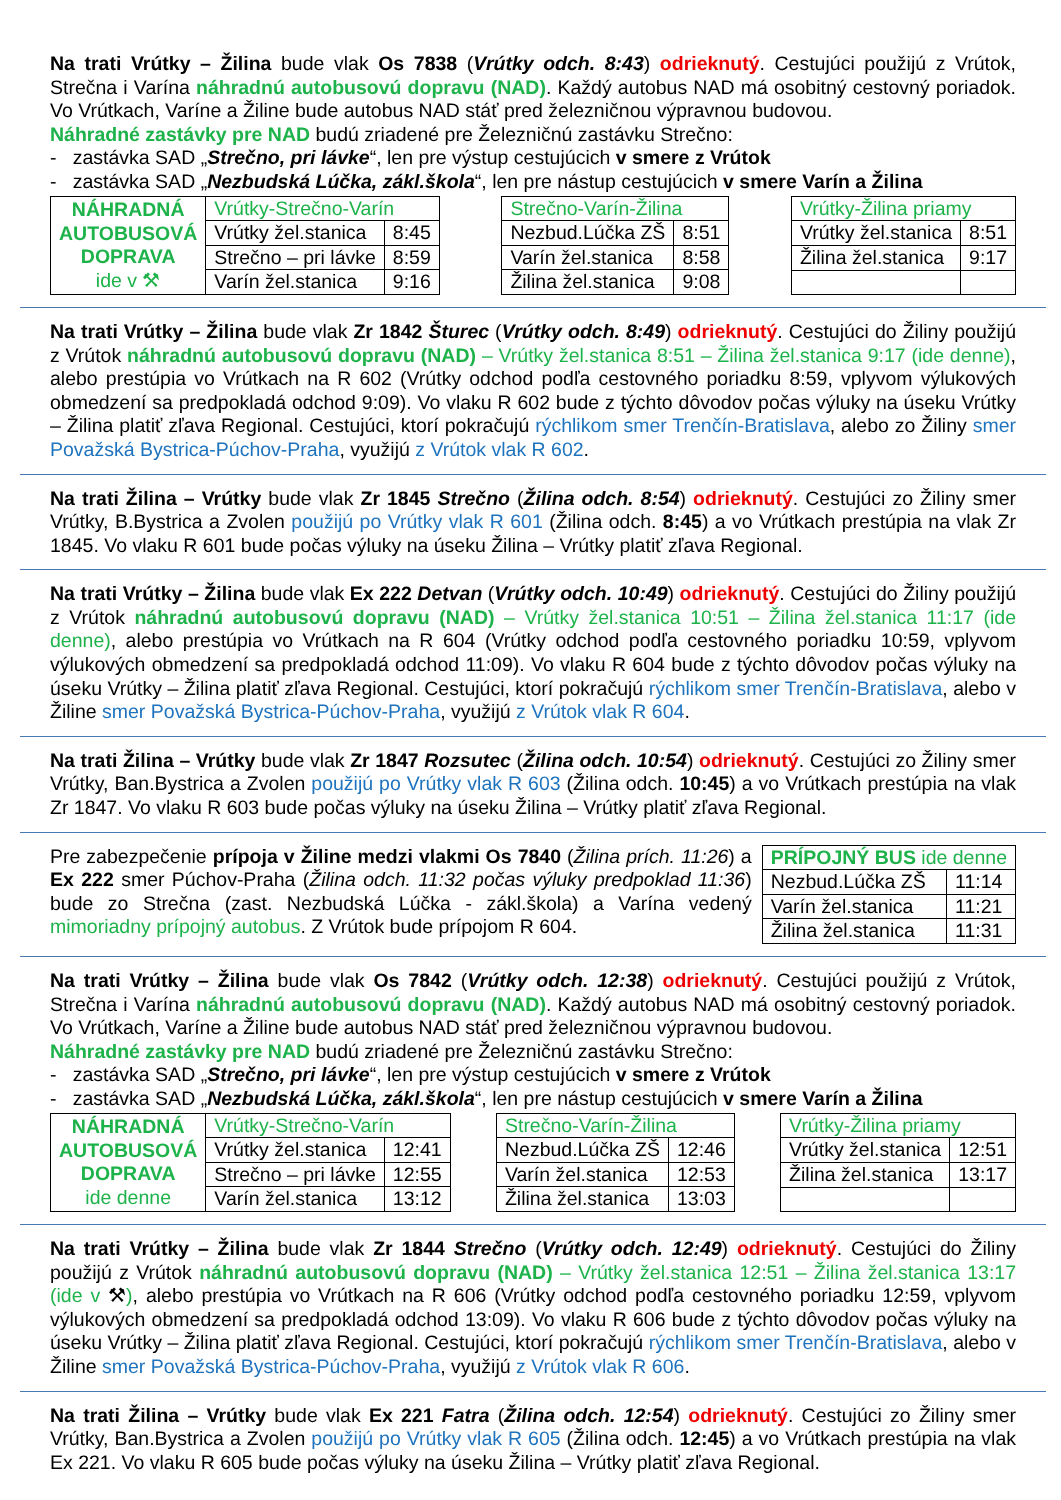Na trati Vrútky – Žilina bude vlak Os 7838 (Vrútky odch. 8:43) odrieknutý. Cestujúci použijú z Vrútok, Strečna i Varína náhradnú autobusovú dopravu (NAD). Každý autobus NAD má osobitný cestovný poriadok. Vo Vrútkach, Varíne a Žiline bude autobus NAD stáť pred železničnou výpravnou budovou.
Náhradné zastávky pre NAD budú zriadené pre Železničnú zastávku Strečno:
- zastávka SAD „Strečno, pri lávke“, len pre výstup cestujúcich v smere z Vrútok
- zastávka SAD „Nezbudská Lúčka, zákl.škola“, len pre nástup cestujúcich v smere Varín a Žilina
| NÁHRADNÁ AUTOBUSOVÁ DOPRAVA ide v ⚒ | Vrútky-Strečno-Varín | |
| | Vrútky žel.stanica | 8:45 |
| | Strečno – pri lávke | 8:59 |
| | Varín žel.stanica | 9:16 |
| Strečno-Varín-Žilina | |
| Nezbud.Lúčka ZŠ | 8:51 |
| Varín žel.stanica | 8:58 |
| Žilina žel.stanica | 9:08 |
| Vrútky-Žilina priamy | |
| Vrútky žel.stanica | 8:51 |
| Žilina žel.stanica | 9:17 |
Na trati Vrútky – Žilina bude vlak Zr 1842 Šturec (Vrútky odch. 8:49) odrieknutý. Cestujúci do Žiliny použijú z Vrútok náhradnú autobusovú dopravu (NAD) – Vrútky žel.stanica 8:51 – Žilina žel.stanica 9:17 (ide denne), alebo prestúpia vo Vrútkach na R 602 (Vrútky odchod podľa cestovného poriadku 8:59, vplyvom výlukových obmedzení sa predpokladá odchod 9:09). Vo vlaku R 602 bude z týchto dôvodov počas výluky na úseku Vrútky – Žilina platiť zľava Regional. Cestujúci, ktorí pokračujú rýchlikom smer Trenčín-Bratislava, alebo zo Žiliny smer Považská Bystrica-Púchov-Praha, využijú z Vrútok vlak R 602.
Na trati Žilina – Vrútky bude vlak Zr 1845 Strečno (Žilina odch. 8:54) odrieknutý. Cestujúci zo Žiliny smer Vrútky, B.Bystrica a Zvolen použijú po Vrútky vlak R 601 (Žilina odch. 8:45) a vo Vrútkach prestúpia na vlak Zr 1845. Vo vlaku R 601 bude počas výluky na úseku Žilina – Vrútky platiť zľava Regional.
Na trati Vrútky – Žilina bude vlak Ex 222 Detvan (Vrútky odch. 10:49) odrieknutý. Cestujúci do Žiliny použijú z Vrútok náhradnú autobusovú dopravu (NAD) – Vrútky žel.stanica 10:51 – Žilina žel.stanica 11:17 (ide denne), alebo prestúpia vo Vrútkach na R 604 (Vrútky odchod podľa cestovného poriadku 10:59, vplyvom výlukových obmedzení sa predpokladá odchod 11:09). Vo vlaku R 604 bude z týchto dôvodov počas výluky na úseku Vrútky – Žilina platiť zľava Regional. Cestujúci, ktorí pokračujú rýchlikom smer Trenčín-Bratislava, alebo v Žiline smer Považská Bystrica-Púchov-Praha, využijú z Vrútok vlak R 604.
Na trati Žilina – Vrútky bude vlak Zr 1847 Rozsutec (Žilina odch. 10:54) odrieknutý. Cestujúci zo Žiliny smer Vrútky, Ban.Bystrica a Zvolen použijú po Vrútky vlak R 603 (Žilina odch. 10:45) a vo Vrútkach prestúpia na vlak Zr 1847. Vo vlaku R 603 bude počas výluky na úseku Žilina – Vrútky platiť zľava Regional.
Pre zabezpečenie prípoja v Žiline medzi vlakmi Os 7840 (Žilina prích. 11:26) a Ex 222 smer Púchov-Praha (Žilina odch. 11:32 počas výluky predpoklad 11:36) bude zo Strečna (zast. Nezbudská Lúčka - zákl.škola) a Varína vedený mimoriadny prípojný autobus. Z Vrútok bude prípojom R 604.
| PRÍPOJNÝ BUS ide denne | |
| Nezbud.Lúčka ZŠ | 11:14 |
| Varín žel.stanica | 11:21 |
| Žilina žel.stanica | 11:31 |
Na trati Vrútky – Žilina bude vlak Os 7842 (Vrútky odch. 12:38) odrieknutý. Cestujúci použijú z Vrútok, Strečna i Varína náhradnú autobusovú dopravu (NAD). Každý autobus NAD má osobitný cestovný poriadok. Vo Vrútkach, Varíne a Žiline bude autobus NAD stáť pred železničnou výpravnou budovou.
Náhradné zastávky pre NAD budú zriadené pre Železničnú zastávku Strečno:
- zastávka SAD „Strečno, pri lávke“, len pre výstup cestujúcich v smere z Vrútok
- zastávka SAD „Nezbudská Lúčka, zákl.škola“, len pre nástup cestujúcich v smere Varín a Žilina
| NÁHRADNÁ AUTOBUSOVÁ DOPRAVA ide denne | Vrútky-Strečno-Varín | |
| | Vrútky žel.stanica | 12:41 |
| | Strečno – pri lávke | 12:55 |
| | Varín žel.stanica | 13:12 |
| Strečno-Varín-Žilina | |
| Nezbud.Lúčka ZŠ | 12:46 |
| Varín žel.stanica | 12:53 |
| Žilina žel.stanica | 13:03 |
| Vrútky-Žilina priamy | |
| Vrútky žel.stanica | 12:51 |
| Žilina žel.stanica | 13:17 |
Na trati Vrútky – Žilina bude vlak Zr 1844 Strečno (Vrútky odch. 12:49) odrieknutý. Cestujúci do Žiliny použijú z Vrútok náhradnú autobusovú dopravu (NAD) – Vrútky žel.stanica 12:51 – Žilina žel.stanica 13:17 (ide v ⚒), alebo prestúpia vo Vrútkach na R 606 (Vrútky odchod podľa cestovného poriadku 12:59, vplyvom výlukových obmedzení sa predpokladá odchod 13:09). Vo vlaku R 606 bude z týchto dôvodov počas výluky na úseku Vrútky – Žilina platiť zľava Regional. Cestujúci, ktorí pokračujú rýchlikom smer Trenčín-Bratislava, alebo v Žiline smer Považská Bystrica-Púchov-Praha, využijú z Vrútok vlak R 606.
Na trati Žilina – Vrútky bude vlak Ex 221 Fatra (Žilina odch. 12:54) odrieknutý. Cestujúci zo Žiliny smer Vrútky, Ban.Bystrica a Zvolen použijú po Vrútky vlak R 605 (Žilina odch. 12:45) a vo Vrútkach prestúpia na vlak Ex 221. Vo vlaku R 605 bude počas výluky na úseku Žilina – Vrútky platiť zľava Regional.